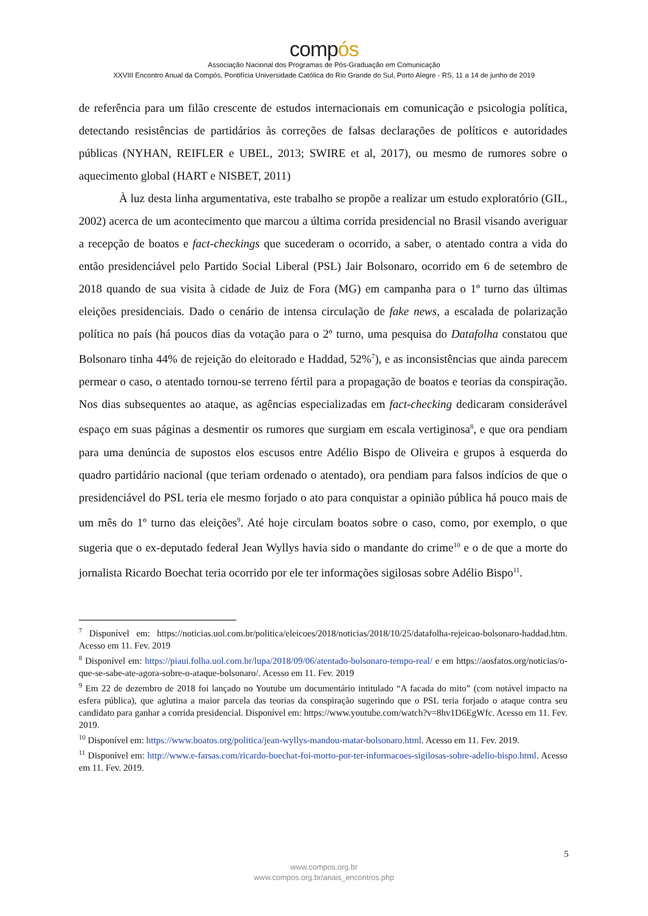compós
Associação Nacional dos Programas de Pós-Graduação em Comunicação
XXVIII Encontro Anual da Compós, Pontifícia Universidade Católica do Rio Grande do Sul, Porto Alegre - RS, 11 a 14 de junho de 2019
de referência para um filão crescente de estudos internacionais em comunicação e psicologia política, detectando resistências de partidários às correções de falsas declarações de políticos e autoridades públicas (NYHAN, REIFLER e UBEL, 2013; SWIRE et al, 2017), ou mesmo de rumores sobre o aquecimento global (HART e NISBET, 2011)
À luz desta linha argumentativa, este trabalho se propõe a realizar um estudo exploratório (GIL, 2002) acerca de um acontecimento que marcou a última corrida presidencial no Brasil visando averiguar a recepção de boatos e fact-checkings que sucederam o ocorrido, a saber, o atentado contra a vida do então presidenciável pelo Partido Social Liberal (PSL) Jair Bolsonaro, ocorrido em 6 de setembro de 2018 quando de sua visita à cidade de Juiz de Fora (MG) em campanha para o 1º turno das últimas eleições presidenciais. Dado o cenário de intensa circulação de fake news, a escalada de polarização política no país (há poucos dias da votação para o 2º turno, uma pesquisa do Datafolha constatou que Bolsonaro tinha 44% de rejeição do eleitorado e Haddad, 52%<sup>7</sup>), e as inconsistências que ainda parecem permear o caso, o atentado tornou-se terreno fértil para a propagação de boatos e teorias da conspiração. Nos dias subsequentes ao ataque, as agências especializadas em fact-checking dedicaram considerável espaço em suas páginas a desmentir os rumores que surgiam em escala vertiginosa<sup>8</sup>, e que ora pendiam para uma denúncia de supostos elos escusos entre Adélio Bispo de Oliveira e grupos à esquerda do quadro partidário nacional (que teriam ordenado o atentado), ora pendiam para falsos indícios de que o presidenciável do PSL teria ele mesmo forjado o ato para conquistar a opinião pública há pouco mais de um mês do 1º turno das eleições<sup>9</sup>. Até hoje circulam boatos sobre o caso, como, por exemplo, o que sugeria que o ex-deputado federal Jean Wyllys havia sido o mandante do crime<sup>10</sup> e o de que a morte do jornalista Ricardo Boechat teria ocorrido por ele ter informações sigilosas sobre Adélio Bispo<sup>11</sup>.
<sup>7</sup> Disponível em: https://noticias.uol.com.br/politica/eleicoes/2018/noticias/2018/10/25/datafolha-rejeicao-bolsonaro-haddad.htm. Acesso em 11. Fev. 2019
<sup>8</sup> Disponível em: https://piaui.folha.uol.com.br/lupa/2018/09/06/atentado-bolsonaro-tempo-real/ e em https://aosfatos.org/noticias/o-que-se-sabe-ate-agora-sobre-o-ataque-bolsonaro/. Acesso em 11. Fev. 2019
<sup>9</sup> Em 22 de dezembro de 2018 foi lançado no Youtube um documentário intitulado “A facada do mito” (com notável impacto na esfera pública), que aglutina a maior parcela das teorias da conspiração sugerindo que o PSL teria forjado o ataque contra seu candidato para ganhar a corrida presidencial. Disponível em: https://www.youtube.com/watch?v=8hv1D6EgWfc. Acesso em 11. Fev. 2019.
<sup>10</sup> Disponível em: https://www.boatos.org/politica/jean-wyllys-mandou-matar-bolsonaro.html. Acesso em 11. Fev. 2019.
<sup>11</sup> Disponível em: http://www.e-farsas.com/ricardo-boechat-foi-morto-por-ter-informacoes-sigilosas-sobre-adelio-bispo.html. Acesso em 11. Fev. 2019.
5
www.compos.org.br
www.compos.org.br/anais_encontros.php